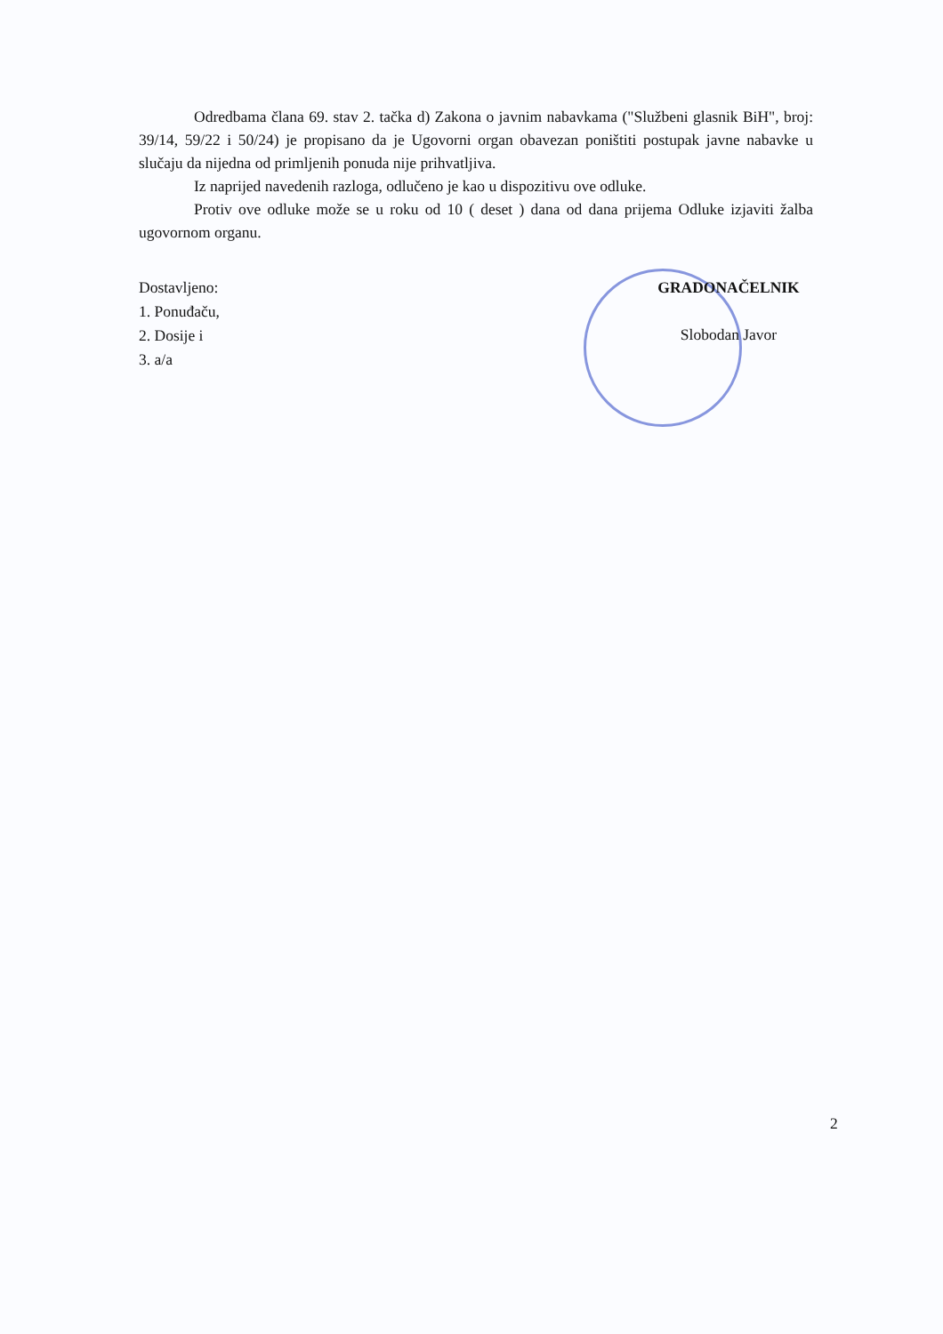Odredbama člana 69. stav 2. tačka d) Zakona o javnim nabavkama ("Službeni glasnik BiH", broj: 39/14, 59/22 i 50/24) je propisano da je Ugovorni organ obavezan poništiti postupak javne nabavke u slučaju da nijedna od primljenih ponuda nije prihvatljiva.
Iz naprijed navedenih razloga, odlučeno je kao u dispozitivu ove odluke.
Protiv ove odluke može se u roku od 10 ( deset ) dana od dana prijema Odluke izjaviti žalba ugovornom organu.
Dostavljeno:
1. Ponuđaču,
2. Dosije i
3. a/a
GRADONAČELNIK
Slobodan Javor
2